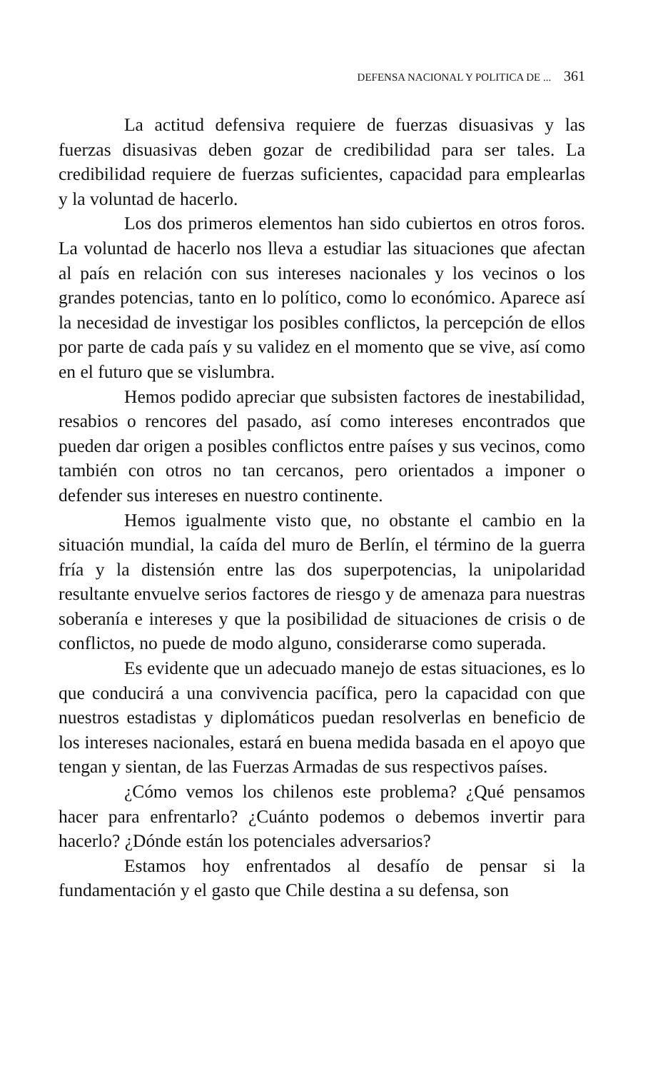DEFENSA NACIONAL Y POLITICA DE ... 361
La actitud defensiva requiere de fuerzas disuasivas y las fuerzas disuasivas deben gozar de credibilidad para ser tales. La credibilidad requiere de fuerzas suficientes, capacidad para emplearlas y la voluntad de hacerlo.
Los dos primeros elementos han sido cubiertos en otros foros. La voluntad de hacerlo nos lleva a estudiar las situaciones que afectan al país en relación con sus intereses nacionales y los vecinos o los grandes potencias, tanto en lo político, como lo económico. Aparece así la necesidad de investigar los posibles conflictos, la percepción de ellos por parte de cada país y su validez en el momento que se vive, así como en el futuro que se vislumbra.
Hemos podido apreciar que subsisten factores de inestabilidad, resabios o rencores del pasado, así como intereses encontrados que pueden dar origen a posibles conflictos entre países y sus vecinos, como también con otros no tan cercanos, pero orientados a imponer o defender sus intereses en nuestro continente.
Hemos igualmente visto que, no obstante el cambio en la situación mundial, la caída del muro de Berlín, el término de la guerra fría y la distensión entre las dos superpotencias, la unipolaridad resultante envuelve serios factores de riesgo y de amenaza para nuestras soberanía e intereses y que la posibilidad de situaciones de crisis o de conflictos, no puede de modo alguno, considerarse como superada.
Es evidente que un adecuado manejo de estas situaciones, es lo que conducirá a una convivencia pacífica, pero la capacidad con que nuestros estadistas y diplomáticos puedan resolverlas en beneficio de los intereses nacionales, estará en buena medida basada en el apoyo que tengan y sientan, de las Fuerzas Armadas de sus respectivos países.
¿Cómo vemos los chilenos este problema? ¿Qué pensamos hacer para enfrentarlo? ¿Cuánto podemos o debemos invertir para hacerlo? ¿Dónde están los potenciales adversarios?
Estamos hoy enfrentados al desafío de pensar si la fundamentación y el gasto que Chile destina a su defensa, son